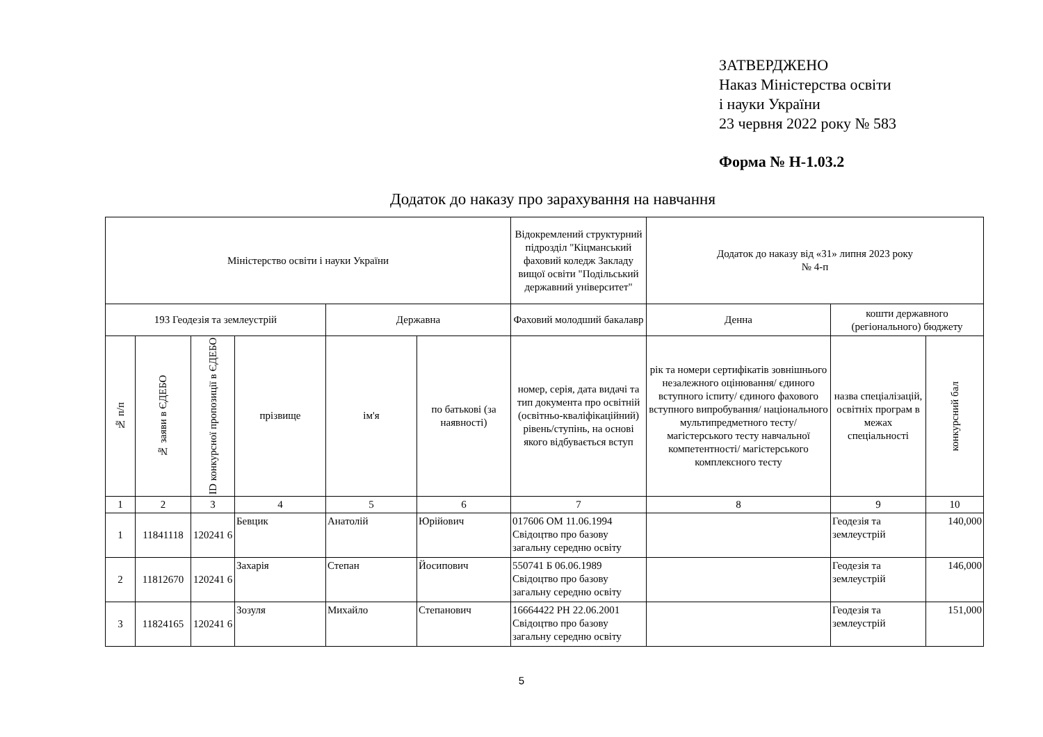ЗАТВЕРДЖЕНО
Наказ Міністерства освіти
і науки України
23 червня 2022 року № 583
Форма № Н-1.03.2
Додаток до наказу про зарахування на навчання
| Міністерство освіти і науки України | | | | | | Відокремлений структурний підрозділ "Кіцманський фаховий коледж Закладу вищої освіти "Подільський державний університет" | Додаток до наказу від «31» липня 2023 року № 4-п | | |
| --- | --- | --- | --- | --- | --- | --- | --- | --- | --- |
| 193 Геодезія та землеустрій | | | | Державна | | Фаховий молодший бакалавр | Денна | кошти державного (регіонального) бюджету | |
| № п/п | № заяви в ЄДЕБО | ID конкурсної пропозиції в ЄДЕБО | прізвище | ім'я | по батькові (за наявності) | номер, серія, дата видачі та тип документа про освітній (освітньо-кваліфікаційний) рівень/ступінь, на основі якого відбувається вступ | рік та номери сертифікатів зовнішнього незалежного оцінювання/ єдиного вступного іспиту/ єдиного фахового вступного випробування/ національного мультипредметного тесту/ магістерського тесту навчальної компетентності/ магістерського комплексного тесту | назва спеціалізацій, освітніх програм в межах спеціальності | конкурсний бал |
| 1 | 2 | 3 | 4 | 5 | 6 | 7 | 8 | 9 | 10 |
| 1 | 11841118 | 120241 6 | Бевцик | Анатолій | Юрійович | 017606 ОМ 11.06.1994 Свідоцтво про базову загальну середню освіту | | Геодезія та землеустрій | 140,000 |
| 2 | 11812670 | 120241 6 | Захарія | Степан | Йосипович | 550741 Б 06.06.1989 Свідоцтво про базову загальну середню освіту | | Геодезія та землеустрій | 146,000 |
| 3 | 11824165 | 120241 6 | Зозуля | Михайло | Степанович | 16664422 РН 22.06.2001 Свідоцтво про базову загальну середню освіту | | Геодезія та землеустрій | 151,000 |
5